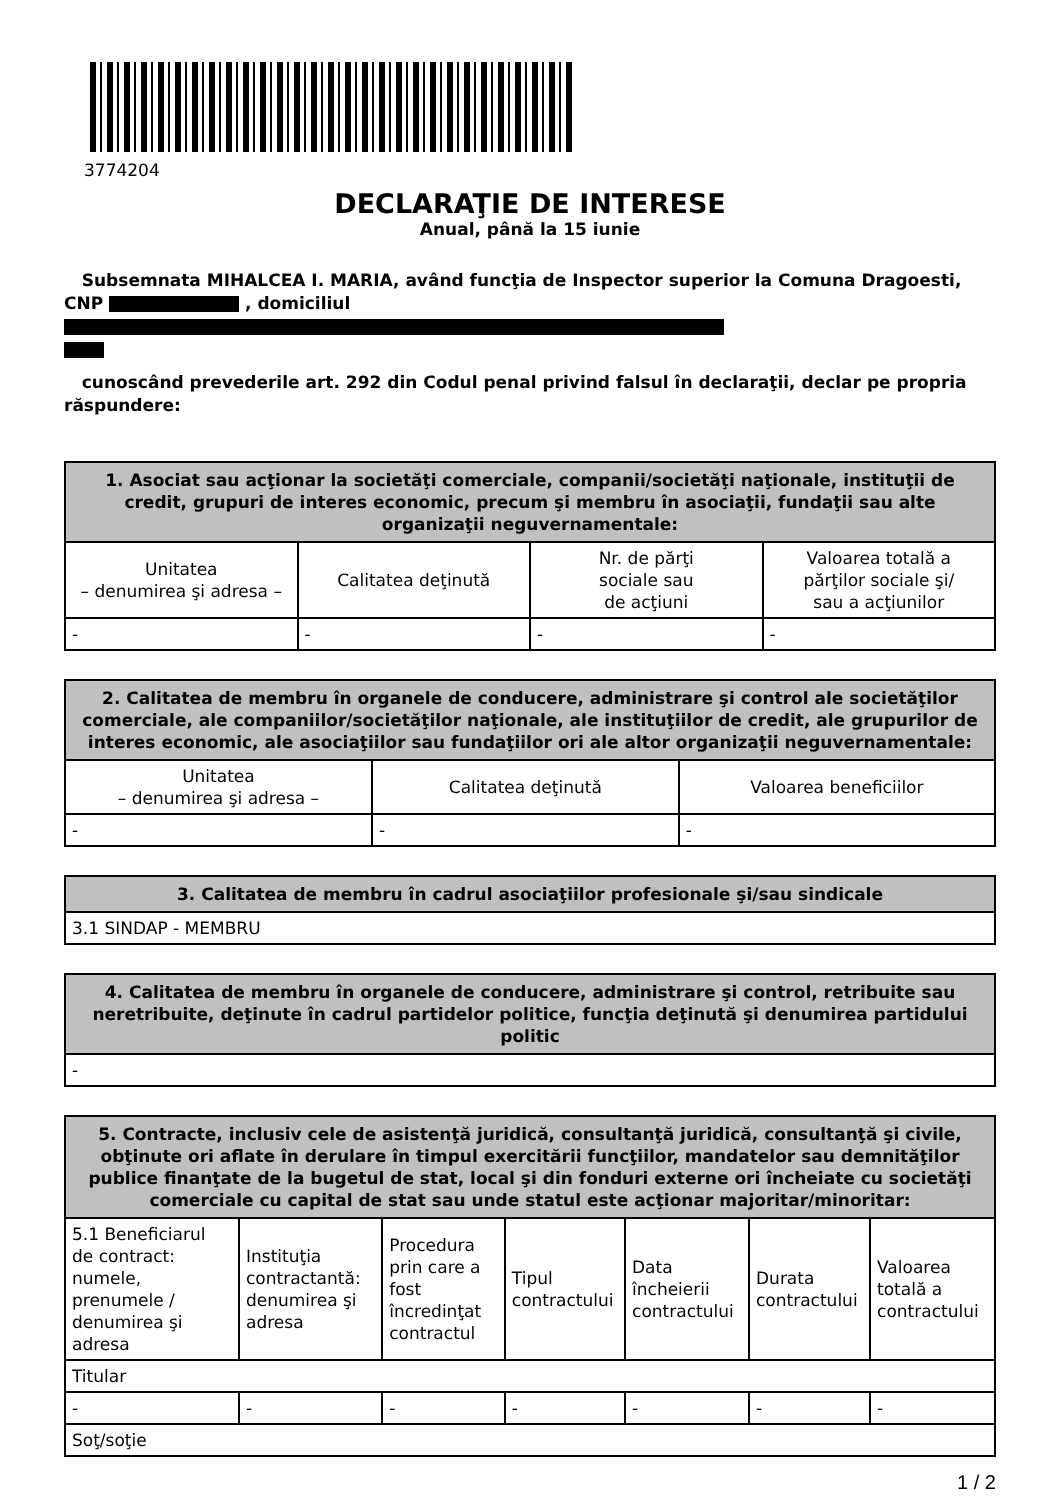3774204
DECLARAŢIE DE INTERESE
Anual, până la 15 iunie
Subsemnata MIHALCEA I. MARIA, având funcţia de Inspector superior la Comuna Dragoesti, CNP , domiciliul
cunoscând prevederile art. 292 din Codul penal privind falsul în declaraţii, declar pe propria răspundere:
| 1. Asociat sau acţionar la societăţi comerciale, companii/societăţi naţionale, instituţii de credit, grupuri de interes economic, precum şi membru în asociaţii, fundaţii sau alte organizaţii neguvernamentale: | | | |
| --- | --- | --- | --- |
| Unitatea – denumirea şi adresa – | Calitatea deţinută | Nr. de părţi sociale sau de acţiuni | Valoarea totală a părţilor sociale şi/ sau a acţiunilor |
| - | - | - | - |
| 2. Calitatea de membru în organele de conducere, administrare şi control ale societăţilor comerciale, ale companiilor/societăţilor naţionale, ale instituţiilor de credit, ale grupurilor de interes economic, ale asociaţiilor sau fundaţiilor ori ale altor organizaţii neguvernamentale: | | |
| --- | --- | --- |
| Unitatea – denumirea şi adresa – | Calitatea deţinută | Valoarea beneficiilor |
| - | - | - |
| 3. Calitatea de membru în cadrul asociaţiilor profesionale şi/sau sindicale |
| --- |
| 3.1 SINDAP - MEMBRU |
| 4. Calitatea de membru în organele de conducere, administrare şi control, retribuite sau neretribuite, deţinute în cadrul partidelor politice, funcţia deţinută şi denumirea partidului politic |
| --- |
| - |
| 5. Contracte, inclusiv cele de asistenţă juridică, consultanţă juridică, consultanţă şi civile, obţinute ori aflate în derulare în timpul exercitării funcţiilor, mandatelor sau demnităţilor publice finanţate de la bugetul de stat, local şi din fonduri externe ori încheiate cu societăţi comerciale cu capital de stat sau unde statul este acţionar majoritar/minoritar: | | | | | | |
| --- | --- | --- | --- | --- | --- | --- |
| 5.1 Beneficiarul de contract: numele, prenumele / denumirea şi adresa | Instituţia contractantă: denumirea şi adresa | Procedura prin care a fost încredinţat contractul | Tipul contractului | Data încheierii contractului | Durata contractului | Valoarea totală a contractului |
| Titular | | | | | | |
| - | - | - | - | - | - | - |
| Soţ/soţie | | | | | | |
1 / 2